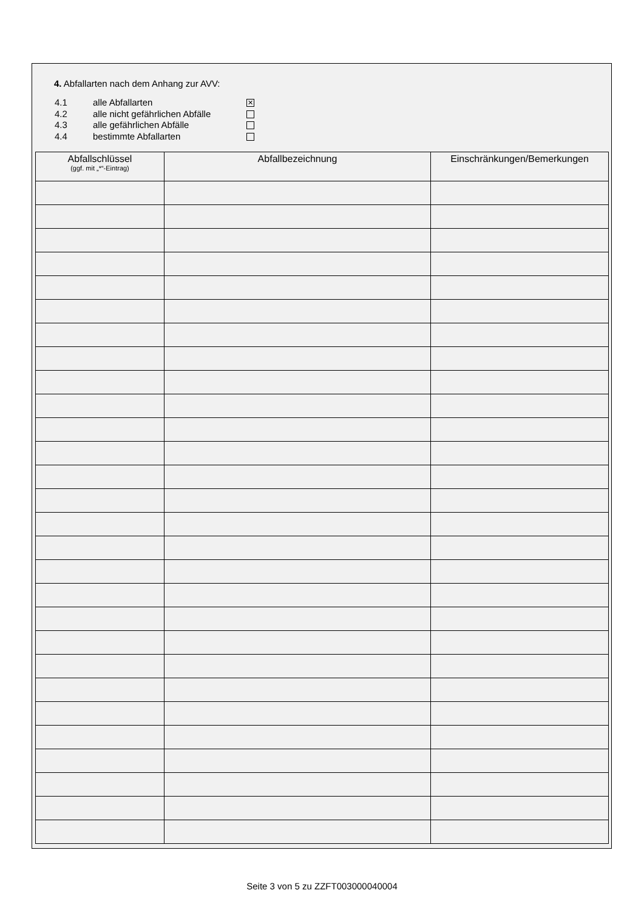4. Abfallarten nach dem Anhang zur AVV:
4.1 alle Abfallarten ✕
4.2 alle nicht gefährlichen Abfälle
4.3 alle gefährlichen Abfälle
4.4 bestimmte Abfallarten
| Abfallschlüssel (ggf. mit „*“-Eintrag) | Abfallbezeichnung | Einschränkungen/Bemerkungen |
| --- | --- | --- |
Seite 3 von 5 zu ZZFT003000040004